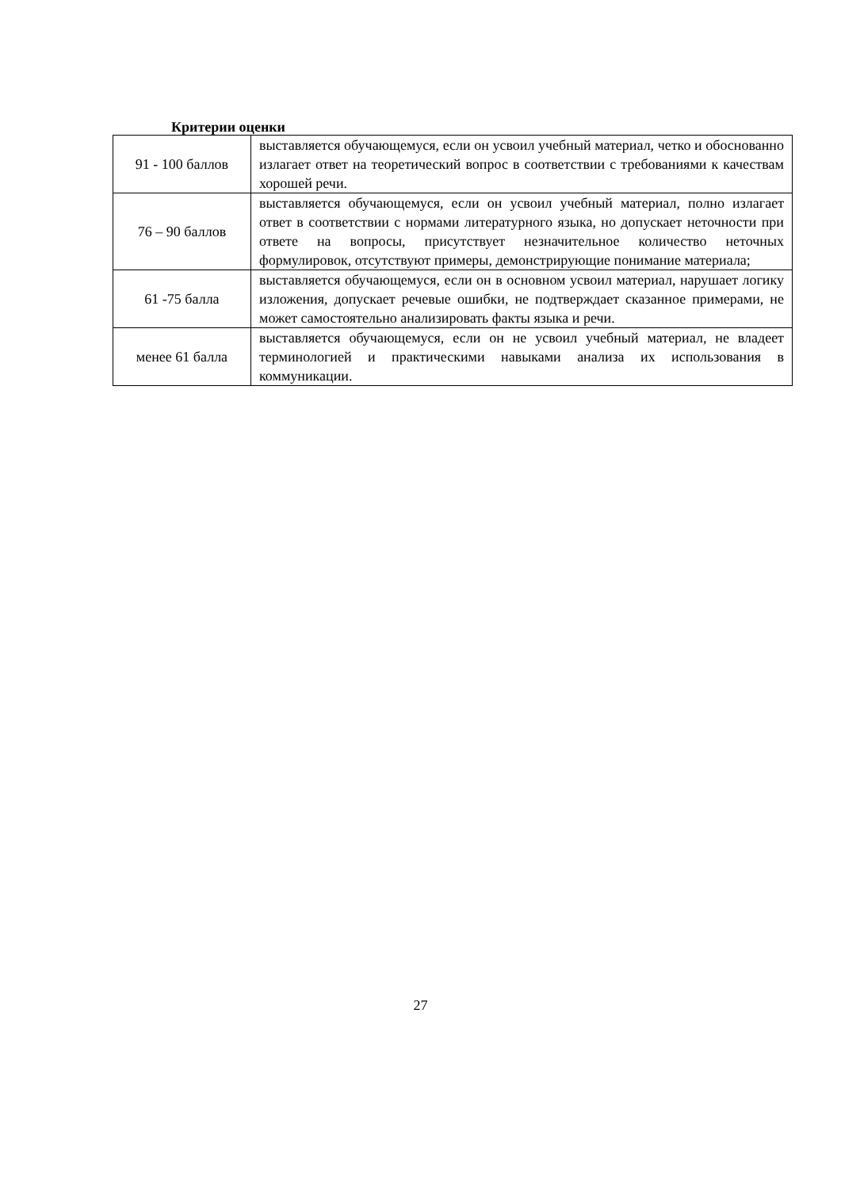Критерии оценки
| 91 - 100 баллов | выставляется обучающемуся, если он усвоил учебный материал, четко и обоснованно излагает ответ на теоретический вопрос в соответствии с требованиями к качествам хорошей речи. |
| 76 – 90 баллов | выставляется обучающемуся, если он усвоил учебный материал, полно излагает ответ в соответствии с нормами литературного языка, но допускает неточности при ответе на вопросы, присутствует незначительное количество неточных формулировок, отсутствуют примеры, демонстрирующие понимание материала; |
| 61 -75 балла | выставляется обучающемуся, если он в основном усвоил материал, нарушает логику изложения, допускает речевые ошибки, не подтверждает сказанное примерами, не может самостоятельно анализировать факты языка и речи. |
| менее 61 балла | выставляется обучающемуся, если он не усвоил учебный материал, не владеет терминологией и практическими навыками анализа их использования в коммуникации. |
27